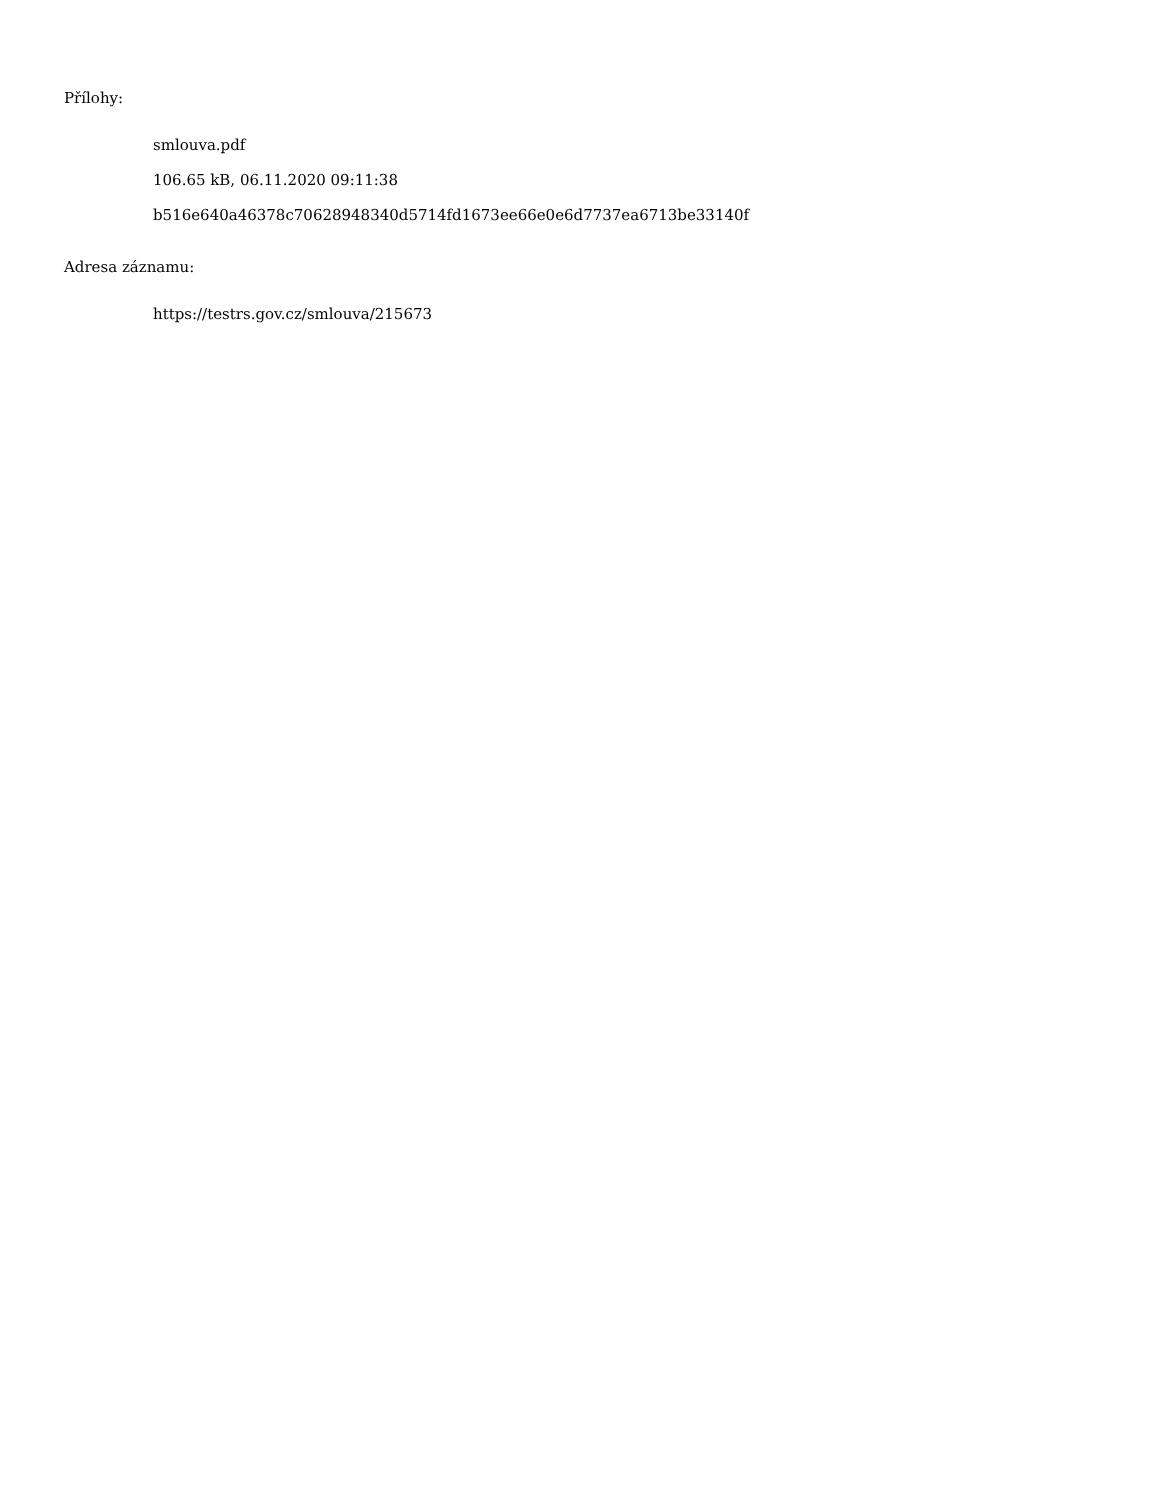Přílohy:
smlouva.pdf
106.65 kB, 06.11.2020 09:11:38
b516e640a46378c70628948340d5714fd1673ee66e0e6d7737ea6713be33140f
Adresa záznamu:
https://testrs.gov.cz/smlouva/215673